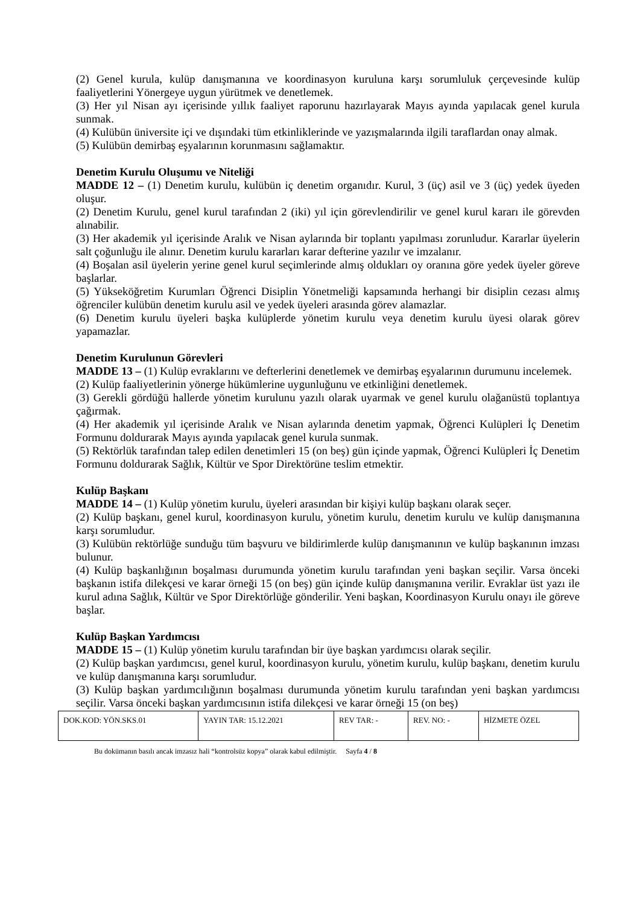(2) Genel kurula, kulüp danışmanına ve koordinasyon kuruluna karşı sorumluluk çerçevesinde kulüp faaliyetlerini Yönergeye uygun yürütmek ve denetlemek.
(3) Her yıl Nisan ayı içerisinde yıllık faaliyet raporunu hazırlayarak Mayıs ayında yapılacak genel kurula sunmak.
(4) Kulübün üniversite içi ve dışındaki tüm etkinliklerinde ve yazışmalarında ilgili taraflardan onay almak.
(5) Kulübün demirbaş eşyalarının korunmasını sağlamaktır.
Denetim Kurulu Oluşumu ve Niteliği
MADDE 12 – (1) Denetim kurulu, kulübün iç denetim organıdır. Kurul, 3 (üç) asil ve 3 (üç) yedek üyeden oluşur.
(2) Denetim Kurulu, genel kurul tarafından 2 (iki) yıl için görevlendirilir ve genel kurul kararı ile görevden alınabilir.
(3) Her akademik yıl içerisinde Aralık ve Nisan aylarında bir toplantı yapılması zorunludur. Kararlar üyelerin salt çoğunluğu ile alınır. Denetim kurulu kararları karar defterine yazılır ve imzalanır.
(4) Boşalan asil üyelerin yerine genel kurul seçimlerinde almış oldukları oy oranına göre yedek üyeler göreve başlarlar.
(5) Yükseköğretim Kurumları Öğrenci Disiplin Yönetmeliği kapsamında herhangi bir disiplin cezası almış öğrenciler kulübün denetim kurulu asil ve yedek üyeleri arasında görev alamazlar.
(6) Denetim kurulu üyeleri başka kulüplerde yönetim kurulu veya denetim kurulu üyesi olarak görev yapamazlar.
Denetim Kurulunun Görevleri
MADDE 13 – (1) Kulüp evraklarını ve defterlerini denetlemek ve demirbaş eşyalarının durumunu incelemek.
(2) Kulüp faaliyetlerinin yönerge hükümlerine uygunluğunu ve etkinliğini denetlemek.
(3) Gerekli gördüğü hallerde yönetim kurulunu yazılı olarak uyarmak ve genel kurulu olağanüstü toplantıya çağırmak.
(4) Her akademik yıl içerisinde Aralık ve Nisan aylarında denetim yapmak, Öğrenci Kulüpleri İç Denetim Formunu doldurarak Mayıs ayında yapılacak genel kurula sunmak.
(5) Rektörlük tarafından talep edilen denetimleri 15 (on beş) gün içinde yapmak, Öğrenci Kulüpleri İç Denetim Formunu doldurarak Sağlık, Kültür ve Spor Direktörüne teslim etmektir.
Kulüp Başkanı
MADDE 14 – (1) Kulüp yönetim kurulu, üyeleri arasından bir kişiyi kulüp başkanı olarak seçer.
(2) Kulüp başkanı, genel kurul, koordinasyon kurulu, yönetim kurulu, denetim kurulu ve kulüp danışmanına karşı sorumludur.
(3) Kulübün rektörlüğe sunduğu tüm başvuru ve bildirimlerde kulüp danışmanının ve kulüp başkanının imzası bulunur.
(4) Kulüp başkanlığının boşalması durumunda yönetim kurulu tarafından yeni başkan seçilir. Varsa önceki başkanın istifa dilekçesi ve karar örneği 15 (on beş) gün içinde kulüp danışmanına verilir. Evraklar üst yazı ile kurul adına Sağlık, Kültür ve Spor Direktörlüğe gönderilir. Yeni başkan, Koordinasyon Kurulu onayı ile göreve başlar.
Kulüp Başkan Yardımcısı
MADDE 15 – (1) Kulüp yönetim kurulu tarafından bir üye başkan yardımcısı olarak seçilir.
(2) Kulüp başkan yardımcısı, genel kurul, koordinasyon kurulu, yönetim kurulu, kulüp başkanı, denetim kurulu ve kulüp danışmanına karşı sorumludur.
(3) Kulüp başkan yardımcılığının boşalması durumunda yönetim kurulu tarafından yeni başkan yardımcısı seçilir. Varsa önceki başkan yardımcısının istifa dilekçesi ve karar örneği 15 (on beş)
| DOK.KOD: YÖN.SKS.01 | YAYIN TAR: 15.12.2021 | REV TAR: - | REV. NO: - | HİZMETE ÖZEL |
Bu dokümanın basılı ancak imzasız hali “kontrolsüz kopya” olarak kabul edilmiştir. Sayfa 4 / 8